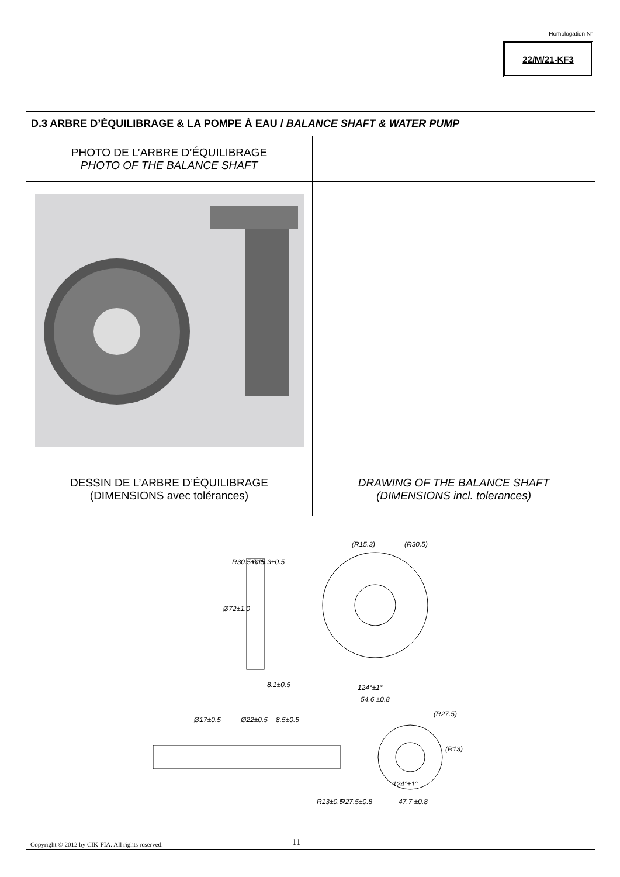Homologation N°
22/M/21-KF3
| D.3 ARBRE D’ÉQUILIBRAGE & LA POMPE À EAU / BALANCE SHAFT & WATER PUMP | |
| PHOTO DE L’ARBRE D’ÉQUILIBRAGE PHOTO OF THE BALANCE SHAFT | |
| DESSIN DE L’ARBRE D’ÉQUILIBRAGE (DIMENSIONS avec tolérances) | DRAWING OF THE BALANCE SHAFT (DIMENSIONS incl. tolerances) |
| Ø72±1.0 R30.5±0.8 R15.3±0.5 8.1±0.5 (R15.3) (R30.5) 124°±1° 54.6 ±0.8 Ø17±0.5 Ø22±0.5 8.5±0.5 (R27.5) (R13) R13±0.5 R27.5±0.8 124°±1° 47.7 ±0.8 | |
Copyright © 2012 by CIK-FIA. All rights reserved.
11